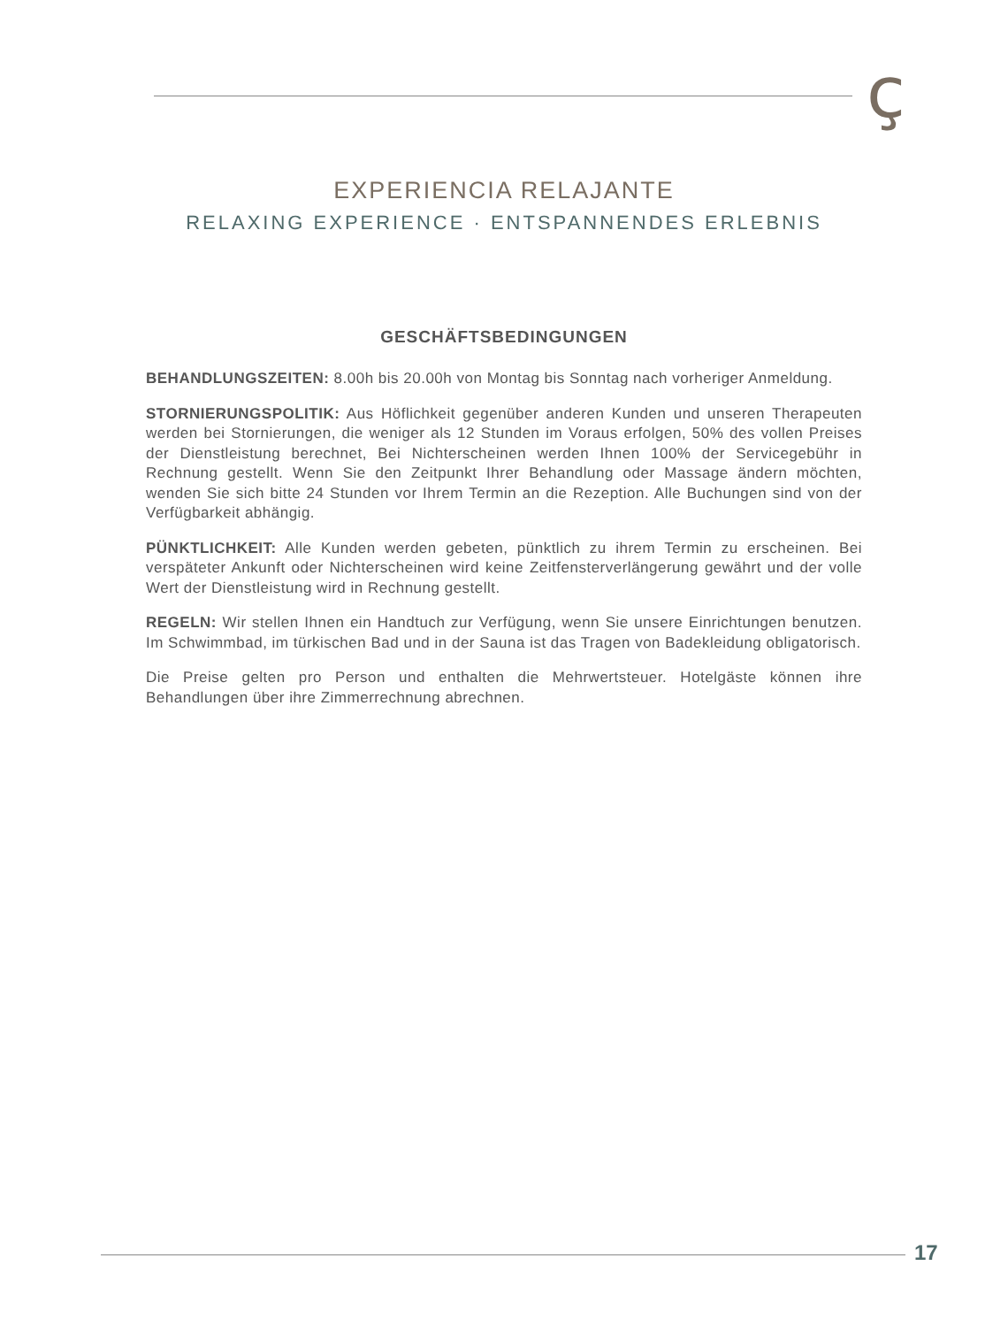ç
EXPERIENCIA RELAJANTE
RELAXING EXPERIENCE · ENTSPANNENDES ERLEBNIS
GESCHÄFTSBEDINGUNGEN
BEHANDLUNGSZEITEN: 8.00h bis 20.00h von Montag bis Sonntag nach vorheriger Anmeldung.
STORNIERUNGSPOLITIK: Aus Höflichkeit gegenüber anderen Kunden und unseren Therapeuten werden bei Stornierungen, die weniger als 12 Stunden im Voraus erfolgen, 50% des vollen Preises der Dienstleistung berechnet, Bei Nichterscheinen werden Ihnen 100% der Servicegebühr in Rechnung gestellt. Wenn Sie den Zeitpunkt Ihrer Behandlung oder Massage ändern möchten, wenden Sie sich bitte 24 Stunden vor Ihrem Termin an die Rezeption. Alle Buchungen sind von der Verfügbarkeit abhängig.
PÜNKTLICHKEIT: Alle Kunden werden gebeten, pünktlich zu ihrem Termin zu erscheinen. Bei verspäteter Ankunft oder Nichterscheinen wird keine Zeitfensterverlängerung gewährt und der volle Wert der Dienstleistung wird in Rechnung gestellt.
REGELN: Wir stellen Ihnen ein Handtuch zur Verfügung, wenn Sie unsere Einrichtungen benutzen. Im Schwimmbad, im türkischen Bad und in der Sauna ist das Tragen von Badekleidung obligatorisch.
Die Preise gelten pro Person und enthalten die Mehrwertsteuer. Hotelgäste können ihre Behandlungen über ihre Zimmerrechnung abrechnen.
17